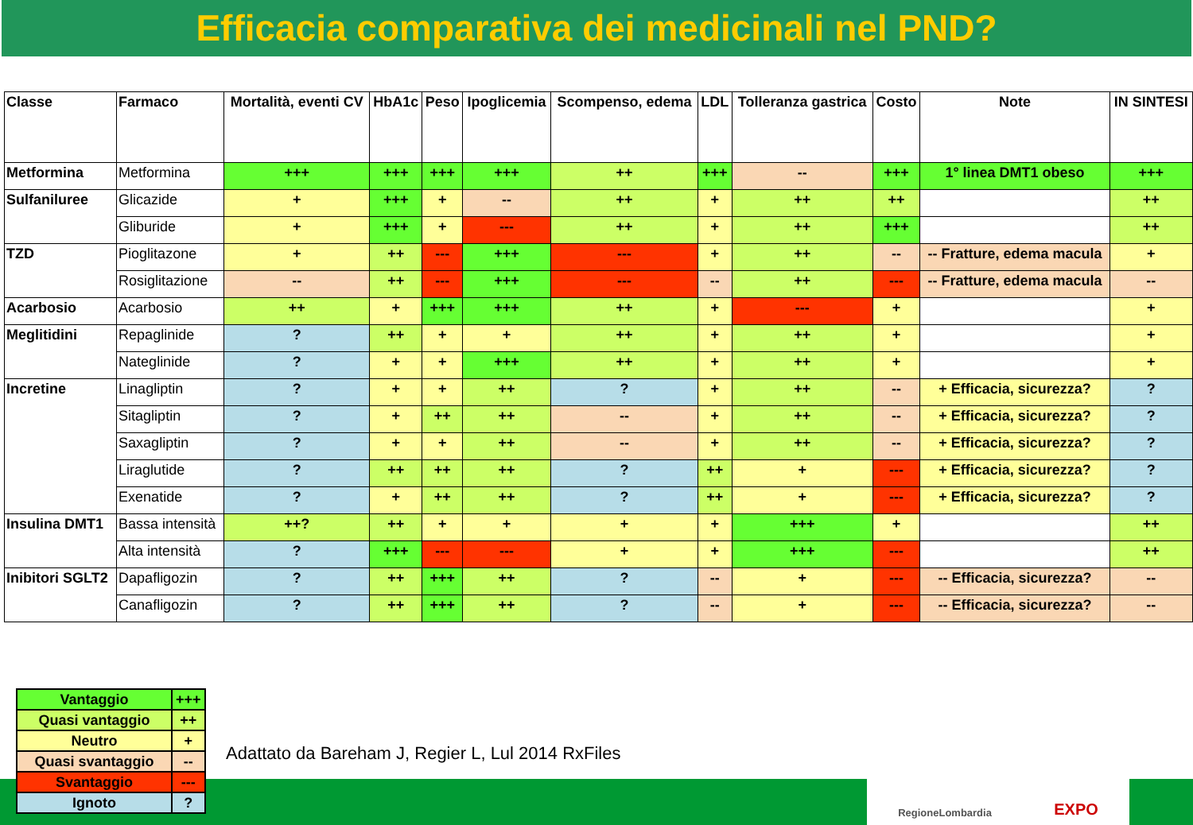Efficacia comparativa dei medicinali nel PND?
| Classe | Farmaco | Mortalità, eventi CV | HbA1c | Peso | Ipoglicemia | Scompenso, edema | LDL | Tolleranza gastrica | Costo | Note | IN SINTESI |
| --- | --- | --- | --- | --- | --- | --- | --- | --- | --- | --- | --- |
| Metformina | Metformina | +++ | +++ | +++ | +++ | ++ | +++ | -- | +++ | 1° linea DMT1 obeso | +++ |
| Sulfaniluree | Glicazide | + | +++ | + | -- | ++ | + | ++ | ++ | | ++ |
| | Gliburide | + | +++ | + | --- | ++ | + | ++ | +++ | | ++ |
| TZD | Pioglitazone | + | ++ | --- | +++ | --- | + | ++ | -- | -- Fratture, edema macula | + |
| | Rosiglitazione | -- | ++ | --- | +++ | --- | -- | ++ | --- | -- Fratture, edema macula | -- |
| Acarbosio | Acarbosio | ++ | + | +++ | +++ | ++ | + | --- | + | | + |
| Meglitidini | Repaglinide | ? | ++ | + | + | ++ | + | ++ | + | | + |
| | Nateglinide | ? | + | + | +++ | ++ | + | ++ | + | | + |
| Incretine | Linagliptin | ? | + | + | ++ | ? | + | ++ | -- | + Efficacia, sicurezza? | ? |
| | Sitagliptin | ? | + | ++ | ++ | -- | + | ++ | -- | + Efficacia, sicurezza? | ? |
| | Saxagliptin | ? | + | + | ++ | -- | + | ++ | -- | + Efficacia, sicurezza? | ? |
| | Liraglutide | ? | ++ | ++ | ++ | ? | ++ | + | --- | + Efficacia, sicurezza? | ? |
| | Exenatide | ? | + | ++ | ++ | ? | ++ | + | --- | + Efficacia, sicurezza? | ? |
| Insulina DMT1 | Bassa intensità | ++? | ++ | + | + | + | + | +++ | + | | ++ |
| | Alta intensità | ? | +++ | --- | --- | + | + | +++ | --- | | ++ |
| Inibitori SGLT2 | Dapafligozin | ? | ++ | +++ | ++ | ? | -- | + | --- | -- Efficacia, sicurezza? | -- |
| | Canafligozin | ? | ++ | +++ | ++ | ? | -- | + | --- | -- Efficacia, sicurezza? | -- |
| Vantaggio | +++ |
| Quasi vantaggio | ++ |
| Neutro | + |
| Quasi svantaggio | -- |
| Svantaggio | --- |
| Ignoto | ? |
Adattato da Bareham J, Regier L, Lul 2014 RxFiles
RegioneLombardia EXPO